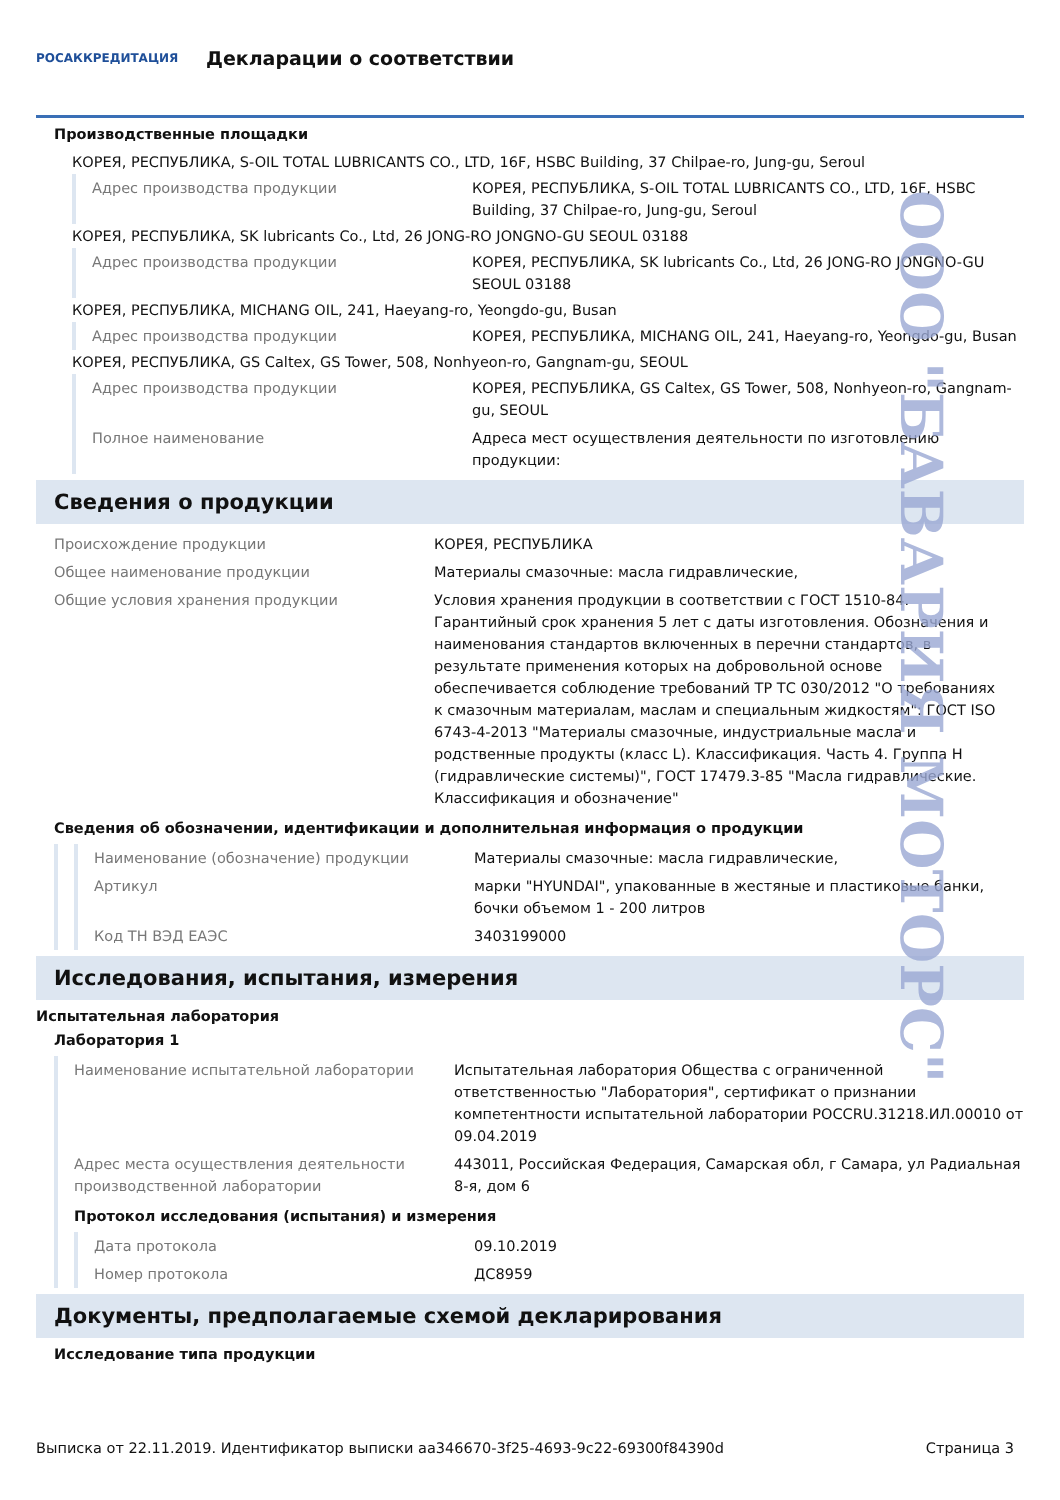РОСАККРЕДИТАЦИЯ
Декларации о соответствии
Производственные площадки
КОРЕЯ, РЕСПУБЛИКА, S-OIL TOTAL LUBRICANTS CO., LTD, 16F, HSBC Building, 37 Chilpae-ro, Jung-gu, Seroul
| Адрес производства продукции | КОРЕЯ, РЕСПУБЛИКА, S-OIL TOTAL LUBRICANTS CO., LTD, 16F, HSBC Building, 37 Chilpae-ro, Jung-gu, Seroul |
КОРЕЯ, РЕСПУБЛИКА, SK lubricants Co., Ltd, 26 JONG-RO JONGNO-GU SEOUL 03188
| Адрес производства продукции | КОРЕЯ, РЕСПУБЛИКА, SK lubricants Co., Ltd, 26 JONG-RO JONGNO-GU SEOUL 03188 |
КОРЕЯ, РЕСПУБЛИКА, MICHANG OIL, 241, Haeyang-ro, Yeongdo-gu, Busan
| Адрес производства продукции | КОРЕЯ, РЕСПУБЛИКА, MICHANG OIL, 241, Haeyang-ro, Yeongdo-gu, Busan |
КОРЕЯ, РЕСПУБЛИКА, GS Caltex, GS Tower, 508, Nonhyeon-ro, Gangnam-gu, SEOUL
| Адрес производства продукции | КОРЕЯ, РЕСПУБЛИКА, GS Caltex, GS Tower, 508, Nonhyeon-ro, Gangnam-gu, SEOUL |
| Полное наименование | Адреса мест осуществления деятельности по изготовлению продукции: |
Сведения о продукции
| Происхождение продукции | КОРЕЯ, РЕСПУБЛИКА |
| Общее наименование продукции | Материалы смазочные: масла гидравлические, |
| Общие условия хранения продукции | Условия хранения продукции в соответствии с ГОСТ 1510-84. Гарантийный срок хранения 5 лет с даты изготовления. Обозначения и наименования стандартов включенных в перечни стандартов, в результате применения которых на добровольной основе обеспечивается соблюдение требований ТР ТС 030/2012 "О требованиях к смазочным материалам, маслам и специальным жидкостям": ГОСТ ISO 6743-4-2013 "Материалы смазочные, индустриальные масла и родственные продукты (класс L). Классификация. Часть 4. Группа Н (гидравлические системы)", ГОСТ 17479.3-85 "Масла гидравлические. Классификация и обозначение" |
Сведения об обозначении, идентификации и дополнительная информация о продукции
| Наименование (обозначение) продукции | Материалы смазочные: масла гидравлические, |
| Артикул | марки "HYUNDAI", упакованные в жестяные и пластиковые банки, бочки объемом 1 - 200 литров |
| Код ТН ВЭД ЕАЭС | 3403199000 |
Исследования, испытания, измерения
Испытательная лаборатория
Лаборатория 1
| Наименование испытательной лаборатории | Испытательная лаборатория Общества с ограниченной ответственностью "Лаборатория", сертификат о признании компетентности испытательной лаборатории POCCRU.31218.ИЛ.00010 от 09.04.2019 |
| Адрес места осуществления деятельности производственной лаборатории | 443011, Российская Федерация, Самарская обл, г Самара, ул Радиальная 8-я, дом 6 |
Протокол исследования (испытания) и измерения
| Дата протокола | 09.10.2019 |
| Номер протокола | ДС8959 |
Документы, предполагаемые схемой декларирования
Исследование типа продукции
ООО "БАВАРИЯ МОТОРС"
Выписка от 22.11.2019. Идентификатор выписки aa346670-3f25-4693-9c22-69300f84390d Страница 3